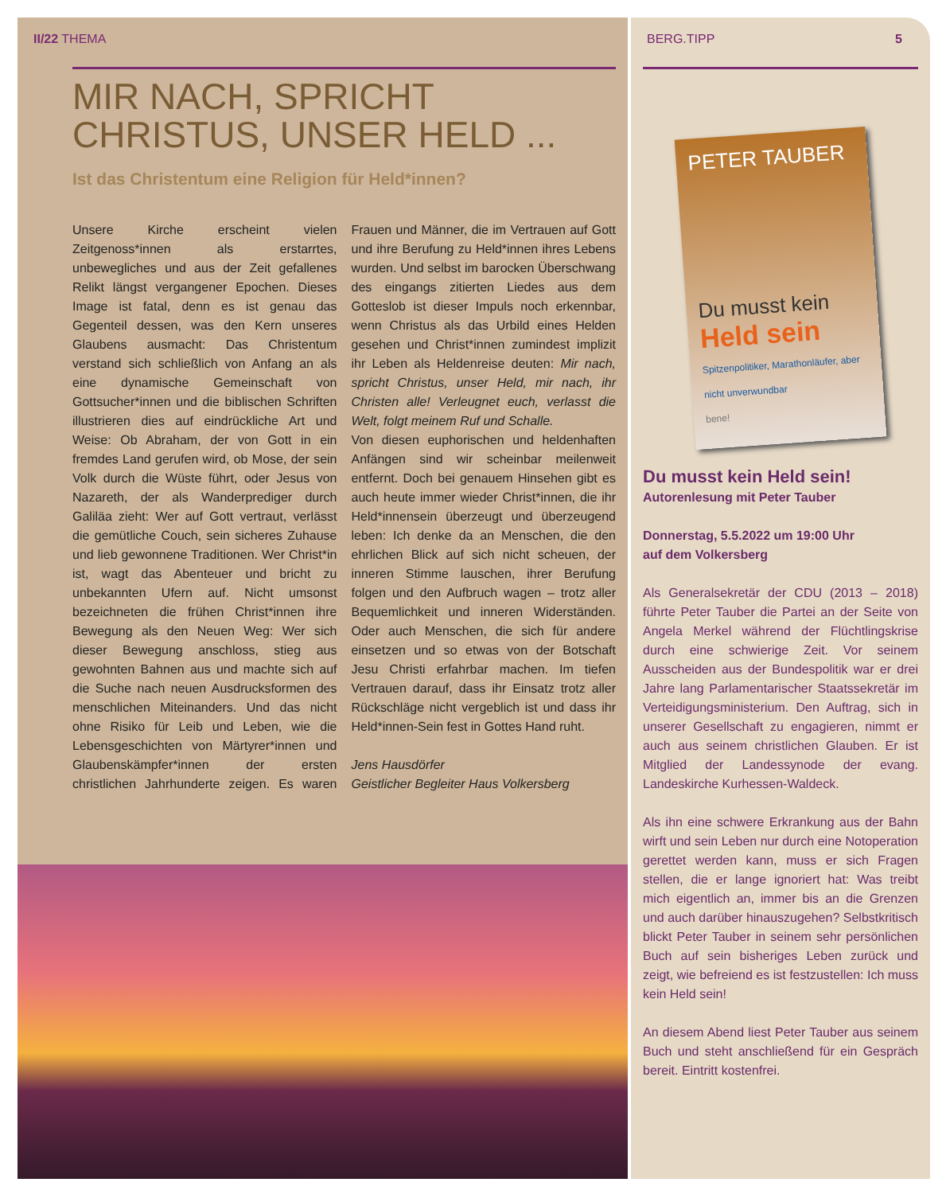II/22 THEMA
MIR NACH, SPRICHT
CHRISTUS, UNSER HELD ...
Ist das Christentum eine Religion für Held*innen?
Unsere Kirche erscheint vielen Zeitgenoss*innen als erstarrtes, unbewegliches und aus der Zeit gefallenes Relikt längst vergangener Epochen. Dieses Image ist fatal, denn es ist genau das Gegenteil dessen, was den Kern unseres Glaubens ausmacht: Das Christentum verstand sich schließlich von Anfang an als eine dynamische Gemeinschaft von Gottsucher*innen und die biblischen Schriften illustrieren dies auf eindrückliche Art und Weise: Ob Abraham, der von Gott in ein fremdes Land gerufen wird, ob Mose, der sein Volk durch die Wüste führt, oder Jesus von Nazareth, der als Wanderprediger durch Galiläa zieht: Wer auf Gott vertraut, verlässt die gemütliche Couch, sein sicheres Zuhause und lieb gewonnene Traditionen. Wer Christ*in ist, wagt das Abenteuer und bricht zu unbekannten Ufern auf. Nicht umsonst bezeichneten die frühen Christ*innen ihre Bewegung als den Neuen Weg: Wer sich dieser Bewegung anschloss, stieg aus gewohnten Bahnen aus und machte sich auf die Suche nach neuen Ausdrucksformen des menschlichen Miteinanders. Und das nicht ohne Risiko für Leib und Leben, wie die Lebensgeschichten von Märtyrer*innen und Glaubenskämpfer*innen der ersten christlichen Jahrhunderte zeigen. Es waren Frauen und Männer, die im Vertrauen auf Gott und ihre Berufung zu Held*innen ihres Lebens wurden. Und selbst im barocken Überschwang des eingangs zitierten Liedes aus dem Gotteslob ist dieser Impuls noch erkennbar, wenn Christus als das Urbild eines Helden gesehen und Christ*innen zumindest implizit ihr Leben als Heldenreise deuten: Mir nach, spricht Christus, unser Held, mir nach, ihr Christen alle! Verleugnet euch, verlasst die Welt, folgt meinem Ruf und Schalle.
Von diesen euphorischen und heldenhaften Anfängen sind wir scheinbar meilenweit entfernt. Doch bei genauem Hinsehen gibt es auch heute immer wieder Christ*innen, die ihr Held*innensein überzeugt und überzeugend leben: Ich denke da an Menschen, die den ehrlichen Blick auf sich nicht scheuen, der inneren Stimme lauschen, ihrer Berufung folgen und den Aufbruch wagen – trotz aller Bequemlichkeit und inneren Widerständen. Oder auch Menschen, die sich für andere einsetzen und so etwas von der Botschaft Jesu Christi erfahrbar machen. Im tiefen Vertrauen darauf, dass ihr Einsatz trotz aller Rückschläge nicht vergeblich ist und dass ihr Held*innen-Sein fest in Gottes Hand ruht.
Jens Hausdörfer
Geistlicher Begleiter Haus Volkersberg
BERG.TIPP 5
PETER TAUBER
Du musst kein
Held sein
Spitzenpolitiker, Marathonläufer, aber nicht unverwundbar
bene!
Du musst kein Held sein!
Autorenlesung mit Peter Tauber
Donnerstag, 5.5.2022 um 19:00 Uhr
auf dem Volkersberg
Als Generalsekretär der CDU (2013 – 2018) führte Peter Tauber die Partei an der Seite von Angela Merkel während der Flüchtlingskrise durch eine schwierige Zeit. Vor seinem Ausscheiden aus der Bundespolitik war er drei Jahre lang Parlamentarischer Staatssekretär im Verteidigungsministerium. Den Auftrag, sich in unserer Gesellschaft zu engagieren, nimmt er auch aus seinem christlichen Glauben. Er ist Mitglied der Landessynode der evang. Landeskirche Kurhessen-Waldeck.
Als ihn eine schwere Erkrankung aus der Bahn wirft und sein Leben nur durch eine Notoperation gerettet werden kann, muss er sich Fragen stellen, die er lange ignoriert hat: Was treibt mich eigentlich an, immer bis an die Grenzen und auch darüber hinauszugehen? Selbstkritisch blickt Peter Tauber in seinem sehr persönlichen Buch auf sein bisheriges Leben zurück und zeigt, wie befreiend es ist festzustellen: Ich muss kein Held sein!
An diesem Abend liest Peter Tauber aus seinem Buch und steht anschließend für ein Gespräch bereit. Eintritt kostenfrei.